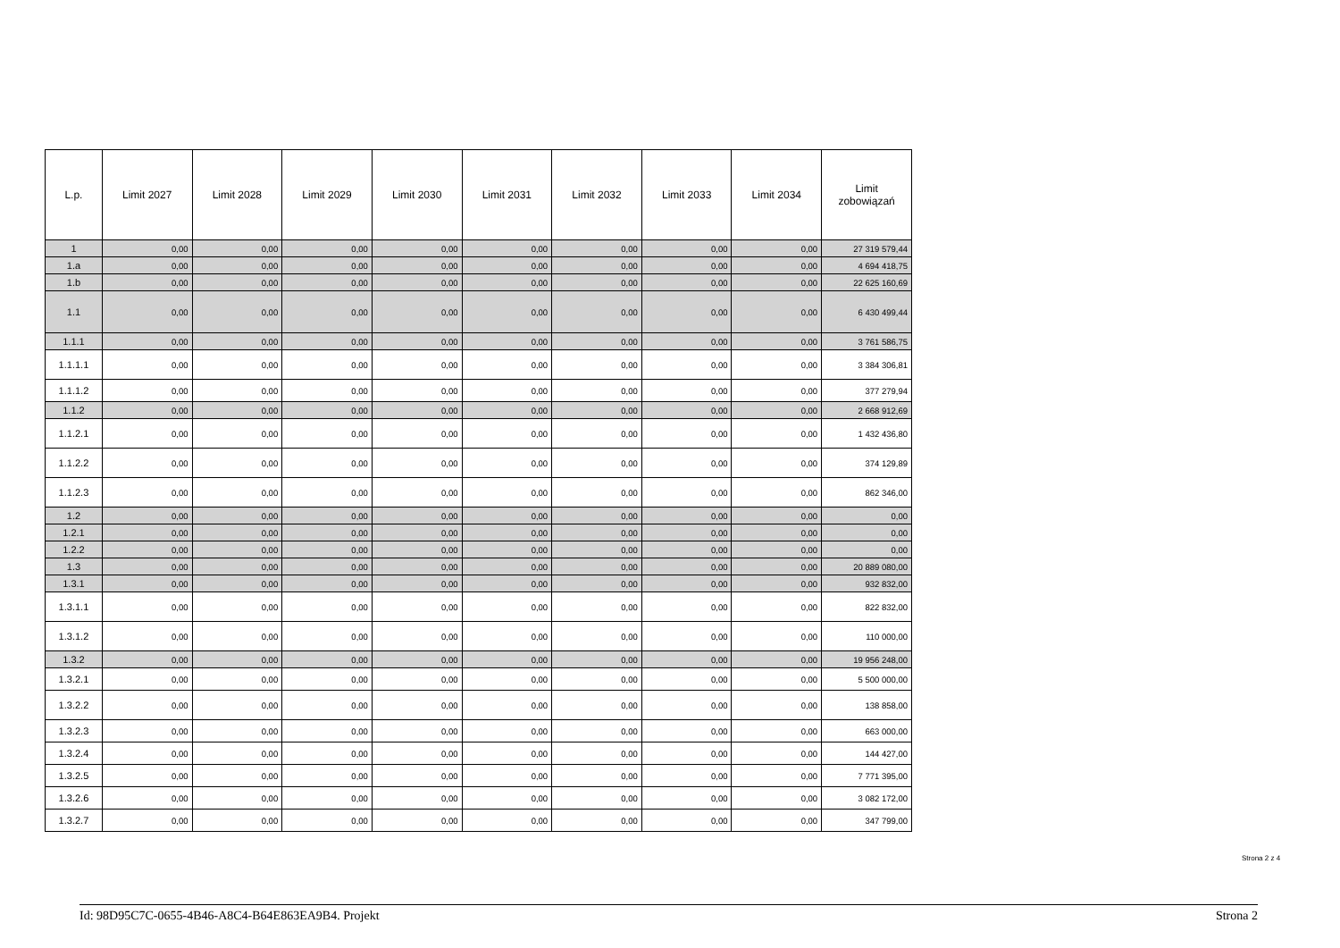| L.p. | Limit 2027 | Limit 2028 | Limit 2029 | Limit 2030 | Limit 2031 | Limit 2032 | Limit 2033 | Limit 2034 | Limit zobowiązań |
| --- | --- | --- | --- | --- | --- | --- | --- | --- | --- |
| 1 | 0,00 | 0,00 | 0,00 | 0,00 | 0,00 | 0,00 | 0,00 | 0,00 | 27 319 579,44 |
| 1.a | 0,00 | 0,00 | 0,00 | 0,00 | 0,00 | 0,00 | 0,00 | 0,00 | 4 694 418,75 |
| 1.b | 0,00 | 0,00 | 0,00 | 0,00 | 0,00 | 0,00 | 0,00 | 0,00 | 22 625 160,69 |
| 1.1 | 0,00 | 0,00 | 0,00 | 0,00 | 0,00 | 0,00 | 0,00 | 0,00 | 6 430 499,44 |
| 1.1.1 | 0,00 | 0,00 | 0,00 | 0,00 | 0,00 | 0,00 | 0,00 | 0,00 | 3 761 586,75 |
| 1.1.1.1 | 0,00 | 0,00 | 0,00 | 0,00 | 0,00 | 0,00 | 0,00 | 0,00 | 3 384 306,81 |
| 1.1.1.2 | 0,00 | 0,00 | 0,00 | 0,00 | 0,00 | 0,00 | 0,00 | 0,00 | 377 279,94 |
| 1.1.2 | 0,00 | 0,00 | 0,00 | 0,00 | 0,00 | 0,00 | 0,00 | 0,00 | 2 668 912,69 |
| 1.1.2.1 | 0,00 | 0,00 | 0,00 | 0,00 | 0,00 | 0,00 | 0,00 | 0,00 | 1 432 436,80 |
| 1.1.2.2 | 0,00 | 0,00 | 0,00 | 0,00 | 0,00 | 0,00 | 0,00 | 0,00 | 374 129,89 |
| 1.1.2.3 | 0,00 | 0,00 | 0,00 | 0,00 | 0,00 | 0,00 | 0,00 | 0,00 | 862 346,00 |
| 1.2 | 0,00 | 0,00 | 0,00 | 0,00 | 0,00 | 0,00 | 0,00 | 0,00 | 0,00 |
| 1.2.1 | 0,00 | 0,00 | 0,00 | 0,00 | 0,00 | 0,00 | 0,00 | 0,00 | 0,00 |
| 1.2.2 | 0,00 | 0,00 | 0,00 | 0,00 | 0,00 | 0,00 | 0,00 | 0,00 | 0,00 |
| 1.3 | 0,00 | 0,00 | 0,00 | 0,00 | 0,00 | 0,00 | 0,00 | 0,00 | 20 889 080,00 |
| 1.3.1 | 0,00 | 0,00 | 0,00 | 0,00 | 0,00 | 0,00 | 0,00 | 0,00 | 932 832,00 |
| 1.3.1.1 | 0,00 | 0,00 | 0,00 | 0,00 | 0,00 | 0,00 | 0,00 | 0,00 | 822 832,00 |
| 1.3.1.2 | 0,00 | 0,00 | 0,00 | 0,00 | 0,00 | 0,00 | 0,00 | 0,00 | 110 000,00 |
| 1.3.2 | 0,00 | 0,00 | 0,00 | 0,00 | 0,00 | 0,00 | 0,00 | 0,00 | 19 956 248,00 |
| 1.3.2.1 | 0,00 | 0,00 | 0,00 | 0,00 | 0,00 | 0,00 | 0,00 | 0,00 | 5 500 000,00 |
| 1.3.2.2 | 0,00 | 0,00 | 0,00 | 0,00 | 0,00 | 0,00 | 0,00 | 0,00 | 138 858,00 |
| 1.3.2.3 | 0,00 | 0,00 | 0,00 | 0,00 | 0,00 | 0,00 | 0,00 | 0,00 | 663 000,00 |
| 1.3.2.4 | 0,00 | 0,00 | 0,00 | 0,00 | 0,00 | 0,00 | 0,00 | 0,00 | 144 427,00 |
| 1.3.2.5 | 0,00 | 0,00 | 0,00 | 0,00 | 0,00 | 0,00 | 0,00 | 0,00 | 7 771 395,00 |
| 1.3.2.6 | 0,00 | 0,00 | 0,00 | 0,00 | 0,00 | 0,00 | 0,00 | 0,00 | 3 082 172,00 |
| 1.3.2.7 | 0,00 | 0,00 | 0,00 | 0,00 | 0,00 | 0,00 | 0,00 | 0,00 | 347 799,00 |
Strona 2 z 4
Id: 98D95C7C-0655-4B46-A8C4-B64E863EA9B4. Projekt Strona 2